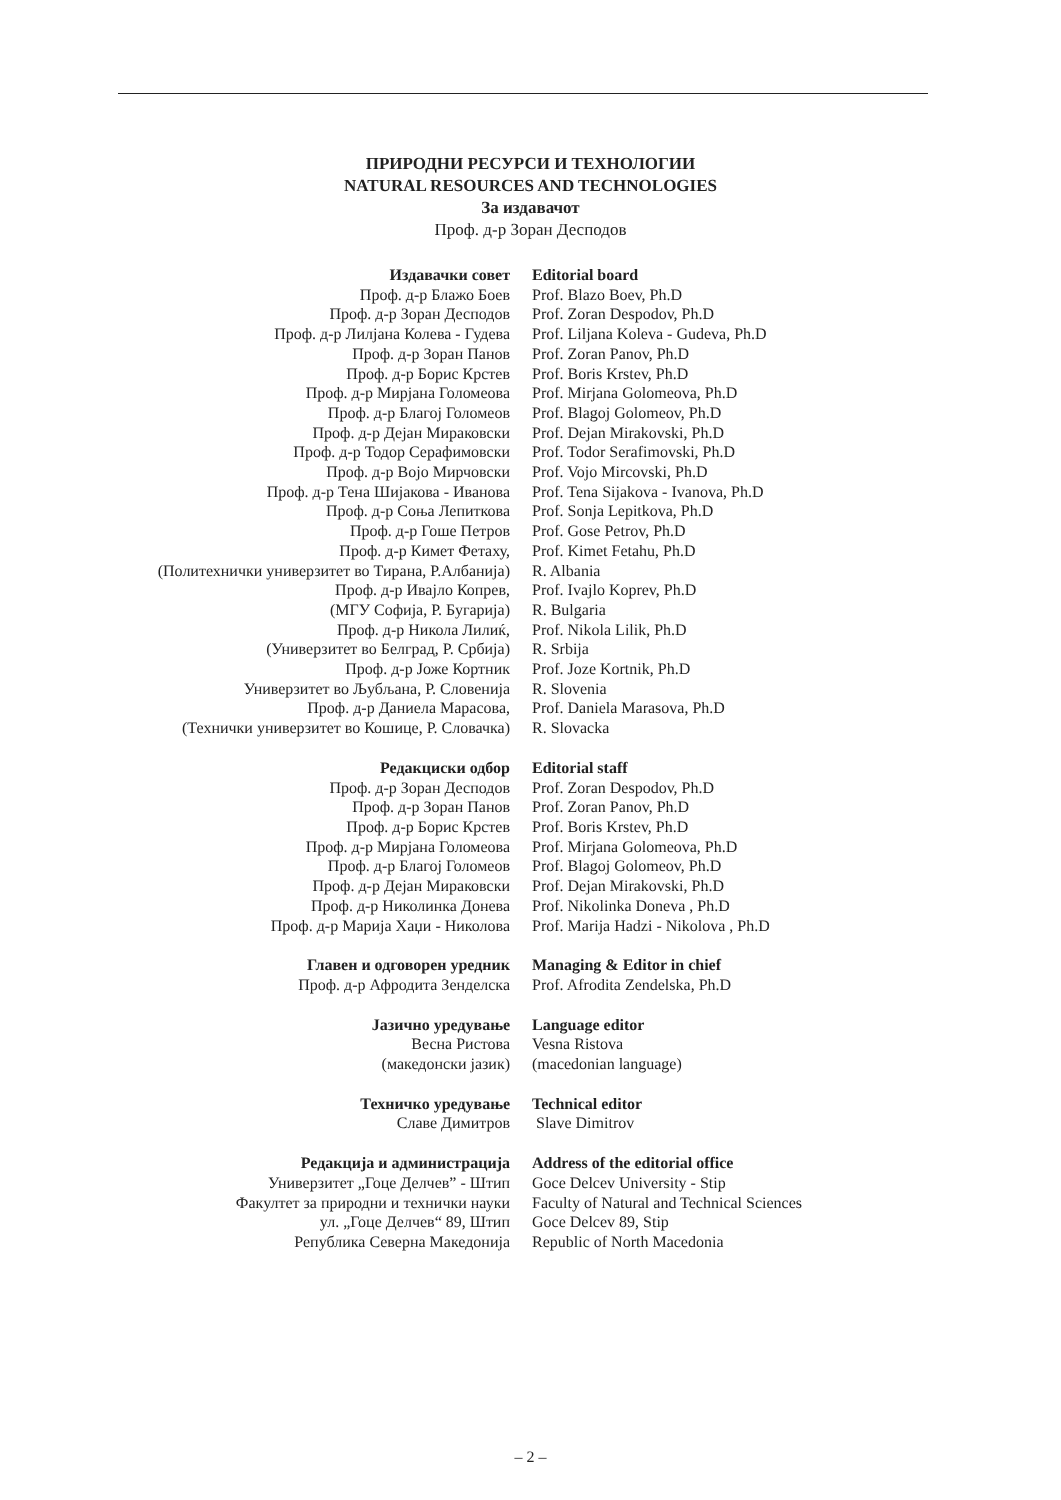ПРИРОДНИ РЕСУРСИ И ТЕХНОЛОГИИ
NATURAL RESOURCES AND TECHNOLOGIES
За издавачот
Проф. д-р Зоран Десподов
| Издавачки совет | Editorial board |
| Проф. д-р Блажо Боев | Prof. Blazo Boev, Ph.D |
| Проф. д-р Зоран Десподов | Prof. Zoran Despodov, Ph.D |
| Проф. д-р Лилјана Колева - Гудева | Prof. Liljana Koleva - Gudeva, Ph.D |
| Проф. д-р Зоран Панов | Prof. Zoran Panov, Ph.D |
| Проф. д-р Борис Крстев | Prof. Boris Krstev, Ph.D |
| Проф. д-р Мирјана Голомеова | Prof. Mirjana Golomeova, Ph.D |
| Проф. д-р Благој Голомеов | Prof. Blagoj Golomeov, Ph.D |
| Проф. д-р Дејан Мираковски | Prof. Dejan Mirakovski, Ph.D |
| Проф. д-р Тодор Серафимовски | Prof. Todor Serafimovski, Ph.D |
| Проф. д-р Војо Мирчовски | Prof. Vojo Mircovski, Ph.D |
| Проф. д-р Тена Шијакова - Иванова | Prof. Tena Sijakova - Ivanova, Ph.D |
| Проф. д-р Соња Лепиткова | Prof. Sonja Lepitkova, Ph.D |
| Проф. д-р Гоше Петров | Prof. Gose Petrov, Ph.D |
| Проф. д-р Кимет Фетаху, | Prof. Kimet Fetahu, Ph.D |
| (Политехнички универзитет во Тирана, Р.Албанија) | R. Albania |
| Проф. д-р Ивајло Копрев, | Prof. Ivajlo Koprev, Ph.D |
| (МГУ Софија, Р. Бугарија) | R. Bulgaria |
| Проф. д-р Никола Лилиќ, | Prof. Nikola Lilik, Ph.D |
| (Универзитет во Белград, Р. Србија) | R. Srbija |
| Проф. д-р Јоже Кортник | Prof. Joze Kortnik, Ph.D |
| Универзитет во Љубљана, Р. Словенија | R. Slovenia |
| Проф. д-р Даниела Марасова, | Prof. Daniela Marasova, Ph.D |
| (Технички универзитет во Кошице, Р. Словачка) | R. Slovacka |
| Редакциски одбор | Editorial staff |
| Проф. д-р Зоран Десподов | Prof. Zoran Despodov, Ph.D |
| Проф. д-р Зоран Панов | Prof. Zoran Panov, Ph.D |
| Проф. д-р Борис Крстев | Prof. Boris Krstev, Ph.D |
| Проф. д-р Мирјана Голомеова | Prof. Mirjana Golomeova, Ph.D |
| Проф. д-р Благој Голомеов | Prof. Blagoj Golomeov, Ph.D |
| Проф. д-р Дејан Мираковски | Prof. Dejan Mirakovski, Ph.D |
| Проф. д-р Николинка Донева | Prof. Nikolinka Doneva , Ph.D |
| Проф. д-р Марија Хаџи - Николова | Prof. Marija Hadzi - Nikolova , Ph.D |
| Главен и одговорен уредник | Managing & Editor in chief |
| Проф. д-р Афродита Зенделска | Prof. Afrodita Zendelska, Ph.D |
| Јазично уредување | Language editor |
| Весна Ристова | Vesna Ristova |
| (македонски јазик) | (macedonian language) |
| Техничко уредување | Technical editor |
| Славе Димитров | Slave Dimitrov |
| Редакција и администрација | Address of the editorial office |
| Универзитет „Гоце Делчев” - Штип | Goce Delcev University - Stip |
| Факултет за природни и технички науки | Faculty of Natural and Technical Sciences |
| ул. „Гоце Делчев“ 89, Штип | Goce Delcev 89, Stip |
| Република Северна Македонија | Republic of North Macedonia |
– 2 –